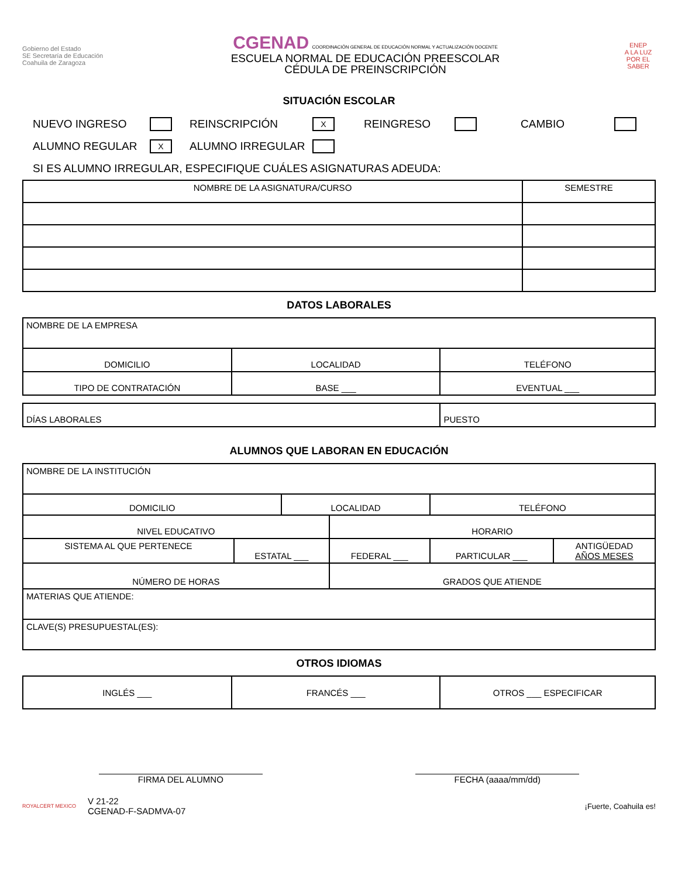Gobierno del Estado
SE Secretaría de Educación
Coahuila de Zaragoza
CGENAD COORDINACIÓN GENERAL DE EDUCACIÓN NORMAL Y ACTUALIZACIÓN DOCENTE
ESCUELA NORMAL DE EDUCACIÓN PREESCOLAR
CÉDULA DE PREINSCRIPCIÓN
ENEP
A LA LUZ POR EL SABER
SITUACIÓN ESCOLAR
NUEVO INGRESO REINSCRIPCIÓN X REINGRESO CAMBIO
ALUMNO REGULAR X ALUMNO IRREGULAR
SI ES ALUMNO IRREGULAR, ESPECIFIQUE CUÁLES ASIGNATURAS ADEUDA:
| NOMBRE DE LA ASIGNATURA/CURSO | SEMESTRE |
| --- | --- |
DATOS LABORALES
| NOMBRE DE LA EMPRESA | | |
| DOMICILIO | LOCALIDAD | TELÉFONO |
| TIPO DE CONTRATACIÓN | BASE ___ | EVENTUAL ___ |
| DÍAS LABORALES | PUESTO |
ALUMNOS QUE LABORAN EN EDUCACIÓN
| NOMBRE DE LA INSTITUCIÓN | | | | | |
| DOMICILIO | | LOCALIDAD | | TELÉFONO | |
| NIVEL EDUCATIVO | | | HORARIO | | |
| SISTEMA AL QUE PERTENECE | ESTATAL ___ | | FEDERAL ___ | PARTICULAR ___ | ANTIGÜEDAD AÑOS MESES |
| NÚMERO DE HORAS | | | GRADOS QUE ATIENDE | | |
| MATERIAS QUE ATIENDE: | | | | | |
| CLAVE(S) PRESUPUESTAL(ES): | | | | | |
OTROS IDIOMAS
| INGLÉS ___ | FRANCÉS ___ | OTROS ___ ESPECIFICAR |
FIRMA DEL ALUMNO FECHA (aaaa/mm/dd)
ROYALCERT MEXICO
V 21-22
CGENAD-F-SADMVA-07
¡Fuerte, Coahuila es!